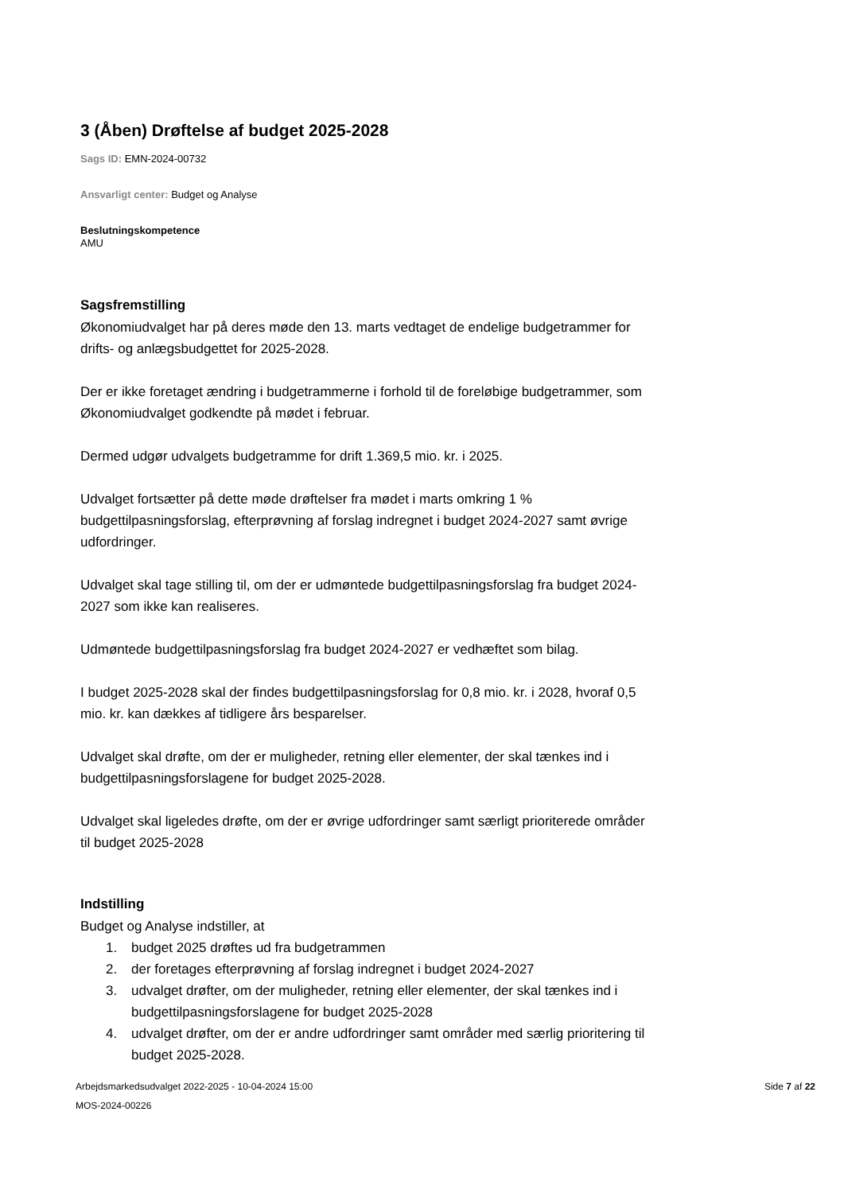3 (Åben) Drøftelse af budget 2025-2028
Sags ID: EMN-2024-00732
Ansvarligt center: Budget og Analyse
Beslutningskompetence
AMU
Sagsfremstilling
Økonomiudvalget har på deres møde den 13. marts vedtaget de endelige budgetrammer for drifts- og anlægsbudgettet for 2025-2028.
Der er ikke foretaget ændring i budgetrammerne i forhold til de foreløbige budgetrammer, som Økonomiudvalget godkendte på mødet i februar.
Dermed udgør udvalgets budgetramme for drift 1.369,5 mio. kr. i 2025.
Udvalget fortsætter på dette møde drøftelser fra mødet i marts omkring 1 % budgettilpasningsforslag, efterprøvning af forslag indregnet i budget 2024-2027 samt øvrige udfordringer.
Udvalget skal tage stilling til, om der er udmøntede budgettilpasningsforslag fra budget 2024-2027 som ikke kan realiseres.
Udmøntede budgettilpasningsforslag fra budget 2024-2027 er vedhæftet som bilag.
I budget 2025-2028 skal der findes budgettilpasningsforslag for 0,8 mio. kr. i 2028, hvoraf 0,5 mio. kr. kan dækkes af tidligere års besparelser.
Udvalget skal drøfte, om der er muligheder, retning eller elementer, der skal tænkes ind i budgettilpasningsforslagene for budget 2025-2028.
Udvalget skal ligeledes drøfte, om der er øvrige udfordringer samt særligt prioriterede områder til budget 2025-2028
Indstilling
Budget og Analyse indstiller, at
1. budget 2025 drøftes ud fra budgetrammen
2. der foretages efterprøvning af forslag indregnet i budget 2024-2027
3. udvalget drøfter, om der muligheder, retning eller elementer, der skal tænkes ind i budgettilpasningsforslagene for budget 2025-2028
4. udvalget drøfter, om der er andre udfordringer samt områder med særlig prioritering til budget 2025-2028.
Arbejdsmarkedsudvalget 2022-2025 - 10-04-2024 15:00
MOS-2024-00226
Side 7 af 22